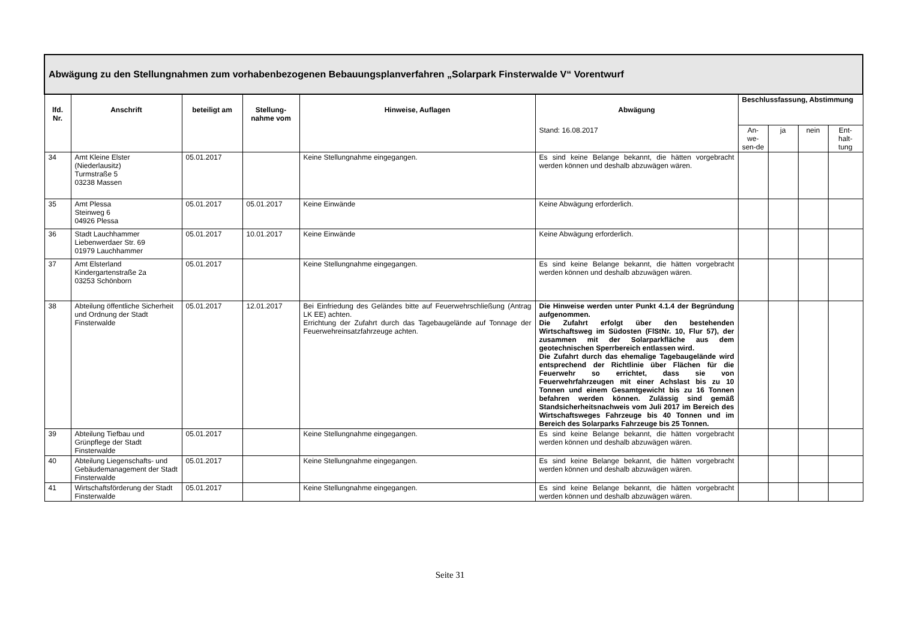| Abwägung zu den Stellungnahmen zum vorhabenbezogenen Bebauungsplanverfahren „Solarpark Finsterwalde V“ Vorentwurf | | | | | | | | | |
| --- | --- | --- | --- | --- | --- | --- | --- | --- | --- |
| lfd. Nr. | Anschrift | beteiligt am | Stellung-nahme vom | Hinweise, Auflagen | Abwägung | Beschlussfassung, Abstimmung | | | |
| | | | | | Stand: 16.08.2017 | An-we-sen-de | ja | nein | Ent-halt-tung |
| 34 | Amt Kleine Elster (Niederlausitz) Turmstraße 5 03238 Massen | 05.01.2017 | | Keine Stellungnahme eingegangen. | Es sind keine Belange bekannt, die hätten vorgebracht werden können und deshalb abzuwägen wären. | | | | |
| 35 | Amt Plessa Steinweg 6 04926 Plessa | 05.01.2017 | 05.01.2017 | Keine Einwände | Keine Abwägung erforderlich. | | | | |
| 36 | Stadt Lauchhammer Liebenwerdaer Str. 69 01979 Lauchhammer | 05.01.2017 | 10.01.2017 | Keine Einwände | Keine Abwägung erforderlich. | | | | |
| 37 | Amt Elsterland Kindergartenstraße 2a 03253 Schönborn | 05.01.2017 | | Keine Stellungnahme eingegangen. | Es sind keine Belange bekannt, die hätten vorgebracht werden können und deshalb abzuwägen wären. | | | | |
| 38 | Abteilung öffentliche Sicherheit und Ordnung der Stadt Finsterwalde | 05.01.2017 | 12.01.2017 | Bei Einfriedung des Geländes bitte auf Feuerwehrschließung (Antrag LK EE) achten. Errichtung der Zufahrt durch das Tagebaugelände auf Tonnage der Feuerwehreinsatzfahrzeuge achten. | Die Hinweise werden unter Punkt 4.1.4 der Begründung aufgenommen. Die Zufahrt erfolgt über den bestehenden Wirtschaftsweg im Südosten (FlStNr. 10, Flur 57), der zusammen mit der Solarparkfläche aus dem geotechnischen Sperrbereich entlassen wird. Die Zufahrt durch das ehemalige Tagebaugelände wird entsprechend der Richtlinie über Flächen für die Feuerwehr so errichtet, dass sie von Feuerwehrfahrzeugen mit einer Achslast bis zu 10 Tonnen und einem Gesamtgewicht bis zu 16 Tonnen befahren werden können. Zulässig sind gemäß Standsicherheitsnachweis vom Juli 2017 im Bereich des Wirtschaftsweges Fahrzeuge bis 40 Tonnen und im Bereich des Solarparks Fahrzeuge bis 25 Tonnen. | | | | |
| 39 | Abteilung Tiefbau und Grünpflege der Stadt Finsterwalde | 05.01.2017 | | Keine Stellungnahme eingegangen. | Es sind keine Belange bekannt, die hätten vorgebracht werden können und deshalb abzuwägen wären. | | | | |
| 40 | Abteilung Liegenschafts- und Gebäudemanagement der Stadt Finsterwalde | 05.01.2017 | | Keine Stellungnahme eingegangen. | Es sind keine Belange bekannt, die hätten vorgebracht werden können und deshalb abzuwägen wären. | | | | |
| 41 | Wirtschaftsförderung der Stadt Finsterwalde | 05.01.2017 | | Keine Stellungnahme eingegangen. | Es sind keine Belange bekannt, die hätten vorgebracht werden können und deshalb abzuwägen wären. | | | | |
Seite 31